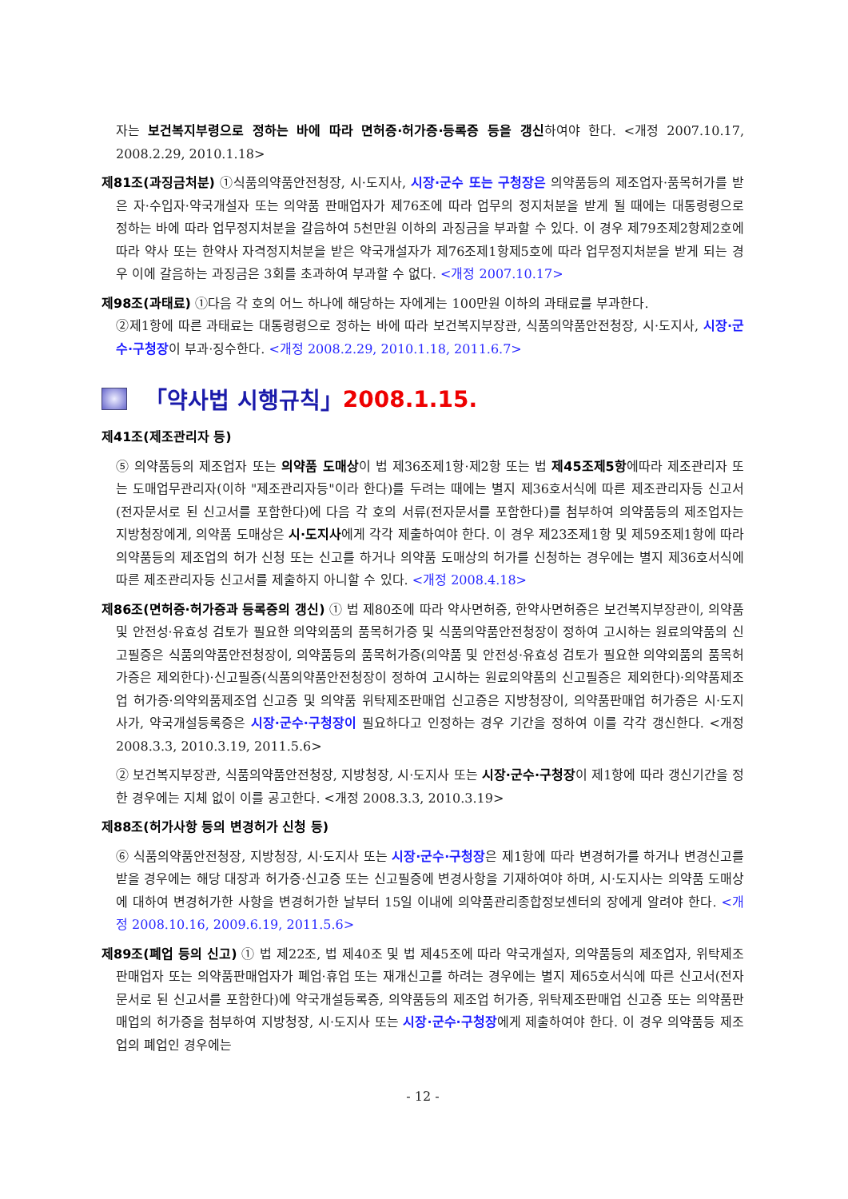자는 보건복지부령으로 정하는 바에 따라 면허증·허가증·등록증 등을 갱신하여야 한다. <개정 2007.10.17, 2008.2.29, 2010.1.18>
제81조(과징금처분) ①식품의약품안전청장, 시·도지사, 시장·군수 또는 구청장은 의약품등의 제조업자·품목허가를 받은 자·수입자·약국개설자 또는 의약품 판매업자가 제76조에 따라 업무의 정지처분을 받게 될 때에는 대통령령으로 정하는 바에 따라 업무정지처분을 갈음하여 5천만원 이하의 과징금을 부과할 수 있다. 이 경우 제79조제2항제2호에 따라 약사 또는 한약사 자격정지처분을 받은 약국개설자가 제76조제1항제5호에 따라 업무정지처분을 받게 되는 경우 이에 갈음하는 과징금은 3회를 초과하여 부과할 수 없다. <개정 2007.10.17>
제98조(과태료) ①다음 각 호의 어느 하나에 해당하는 자에게는 100만원 이하의 과태료를 부과한다.
②제1항에 따른 과태료는 대통령령으로 정하는 바에 따라 보건복지부장관, 식품의약품안전청장, 시·도지사, 시장·군수·구청장이 부과·징수한다. <개정 2008.2.29, 2010.1.18, 2011.6.7>
「약사법 시행규칙」 2008.1.15.
제41조(제조관리자 등)
⑤ 의약품등의 제조업자 또는 의약품 도매상이 법 제36조제1항·제2항 또는 법 제45조제5항에따라 제조관리자 또는 도매업무관리자(이하 "제조관리자등"이라 한다)를 두려는 때에는 별지 제36호서식에 따른 제조관리자등 신고서(전자문서로 된 신고서를 포함한다)에 다음 각 호의 서류(전자문서를 포함한다)를 첨부하여 의약품등의 제조업자는 지방청장에게, 의약품 도매상은 시·도지사에게 각각 제출하여야 한다. 이 경우 제23조제1항 및 제59조제1항에 따라 의약품등의 제조업의 허가 신청 또는 신고를 하거나 의약품 도매상의 허가를 신청하는 경우에는 별지 제36호서식에 따른 제조관리자등 신고서를 제출하지 아니할 수 있다. <개정 2008.4.18>
제86조(면허증·허가증과 등록증의 갱신) ① 법 제80조에 따라 약사면허증, 한약사면허증은 보건복지부장관이, 의약품 및 안전성·유효성 검토가 필요한 의약외품의 품목허가증 및 식품의약품안전청장이 정하여 고시하는 원료의약품의 신고필증은 식품의약품안전청장이, 의약품등의 품목허가증(의약품 및 안전성·유효성 검토가 필요한 의약외품의 품목허가증은 제외한다)·신고필증(식품의약품안전청장이 정하여 고시하는 원료의약품의 신고필증은 제외한다)·의약품제조업 허가증·의약외품제조업 신고증 및 의약품 위탁제조판매업 신고증은 지방청장이, 의약품판매업 허가증은 시·도지사가, 약국개설등록증은 시장·군수·구청장이 필요하다고 인정하는 경우 기간을 정하여 이를 각각 갱신한다. <개정 2008.3.3, 2010.3.19, 2011.5.6>
② 보건복지부장관, 식품의약품안전청장, 지방청장, 시·도지사 또는 시장·군수·구청장이 제1항에 따라 갱신기간을 정한 경우에는 지체 없이 이를 공고한다. <개정 2008.3.3, 2010.3.19>
제88조(허가사항 등의 변경허가 신청 등)
⑥ 식품의약품안전청장, 지방청장, 시·도지사 또는 시장·군수·구청장은 제1항에 따라 변경허가를 하거나 변경신고를 받을 경우에는 해당 대장과 허가증·신고증 또는 신고필증에 변경사항을 기재하여야 하며, 시·도지사는 의약품 도매상에 대하여 변경허가한 사항을 변경허가한 날부터 15일 이내에 의약품관리종합정보센터의 장에게 알려야 한다. <개정 2008.10.16, 2009.6.19, 2011.5.6>
제89조(폐업 등의 신고) ① 법 제22조, 법 제40조 및 법 제45조에 따라 약국개설자, 의약품등의 제조업자, 위탁제조판매업자 또는 의약품판매업자가 폐업·휴업 또는 재개신고를 하려는 경우에는 별지 제65호서식에 따른 신고서(전자문서로 된 신고서를 포함한다)에 약국개설등록증, 의약품등의 제조업 허가증, 위탁제조판매업 신고증 또는 의약품판매업의 허가증을 첨부하여 지방청장, 시·도지사 또는 시장·군수·구청장에게 제출하여야 한다. 이 경우 의약품등 제조업의 폐업인 경우에는
- 12 -